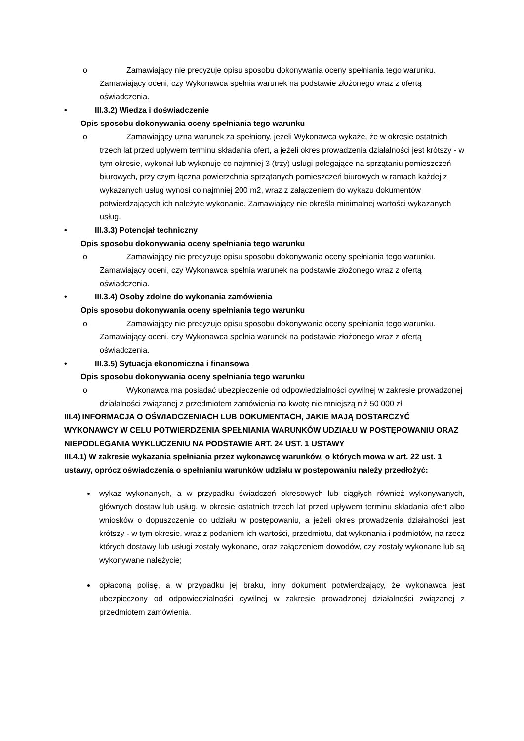o Zamawiający nie precyzuje opisu sposobu dokonywania oceny spełniania tego warunku. Zamawiający oceni, czy Wykonawca spełnia warunek na podstawie złożonego wraz z ofertą oświadczenia.
• III.3.2) Wiedza i doświadczenie
Opis sposobu dokonywania oceny spełniania tego warunku
o Zamawiający uzna warunek za spełniony, jeżeli Wykonawca wykaże, że w okresie ostatnich trzech lat przed upływem terminu składania ofert, a jeżeli okres prowadzenia działalności jest krótszy - w tym okresie, wykonał lub wykonuje co najmniej 3 (trzy) usługi polegające na sprzątaniu pomieszczeń biurowych, przy czym łączna powierzchnia sprzątanych pomieszczeń biurowych w ramach każdej z wykazanych usług wynosi co najmniej 200 m2, wraz z załączeniem do wykazu dokumentów potwierdzających ich należyte wykonanie. Zamawiający nie określa minimalnej wartości wykazanych usług.
• III.3.3) Potencjał techniczny
Opis sposobu dokonywania oceny spełniania tego warunku
o Zamawiający nie precyzuje opisu sposobu dokonywania oceny spełniania tego warunku. Zamawiający oceni, czy Wykonawca spełnia warunek na podstawie złożonego wraz z ofertą oświadczenia.
• III.3.4) Osoby zdolne do wykonania zamówienia
Opis sposobu dokonywania oceny spełniania tego warunku
o Zamawiający nie precyzuje opisu sposobu dokonywania oceny spełniania tego warunku. Zamawiający oceni, czy Wykonawca spełnia warunek na podstawie złożonego wraz z ofertą oświadczenia.
• III.3.5) Sytuacja ekonomiczna i finansowa
Opis sposobu dokonywania oceny spełniania tego warunku
o Wykonawca ma posiadać ubezpieczenie od odpowiedzialności cywilnej w zakresie prowadzonej działalności związanej z przedmiotem zamówienia na kwotę nie mniejszą niż 50 000 zł.
III.4) INFORMACJA O OŚWIADCZENIACH LUB DOKUMENTACH, JAKIE MAJĄ DOSTARCZYĆ WYKONAWCY W CELU POTWIERDZENIA SPEŁNIANIA WARUNKÓW UDZIAŁU W POSTĘPOWANIU ORAZ NIEPODLEGANIA WYKLUCZENIU NA PODSTAWIE ART. 24 UST. 1 USTAWY
III.4.1) W zakresie wykazania spełniania przez wykonawcę warunków, o których mowa w art. 22 ust. 1 ustawy, oprócz oświadczenia o spełnianiu warunków udziału w postępowaniu należy przedłożyć:
wykaz wykonanych, a w przypadku świadczeń okresowych lub ciągłych również wykonywanych, głównych dostaw lub usług, w okresie ostatnich trzech lat przed upływem terminu składania ofert albo wniosków o dopuszczenie do udziału w postępowaniu, a jeżeli okres prowadzenia działalności jest krótszy - w tym okresie, wraz z podaniem ich wartości, przedmiotu, dat wykonania i podmiotów, na rzecz których dostawy lub usługi zostały wykonane, oraz załączeniem dowodów, czy zostały wykonane lub są wykonywane należycie;
opłaconą polisę, a w przypadku jej braku, inny dokument potwierdzający, że wykonawca jest ubezpieczony od odpowiedzialności cywilnej w zakresie prowadzonej działalności związanej z przedmiotem zamówienia.